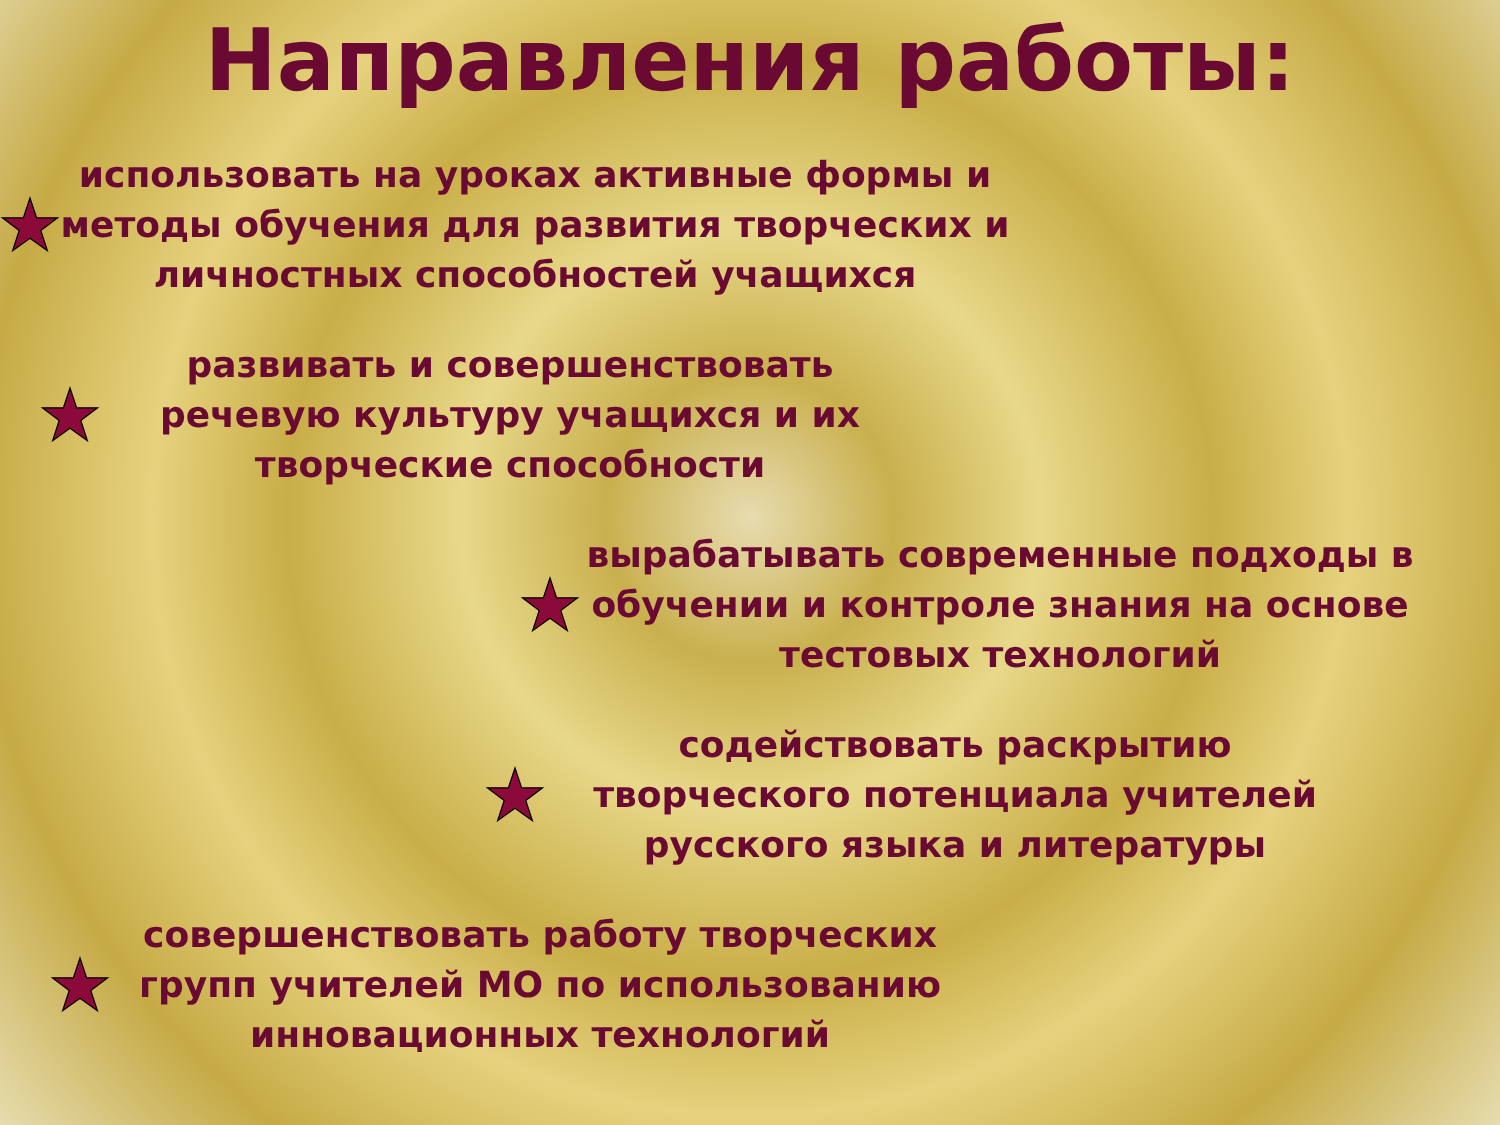Направления работы:
использовать на уроках активные формы и методы обучения для развития творческих и личностных способностей учащихся
развивать и совершенствовать речевую культуру учащихся и их творческие способности
вырабатывать современные подходы в обучении и контроле знания на основе тестовых технологий
содействовать раскрытию творческого потенциала учителей русского языка и литературы
совершенствовать работу творческих групп учителей МО по использованию инновационных технологий